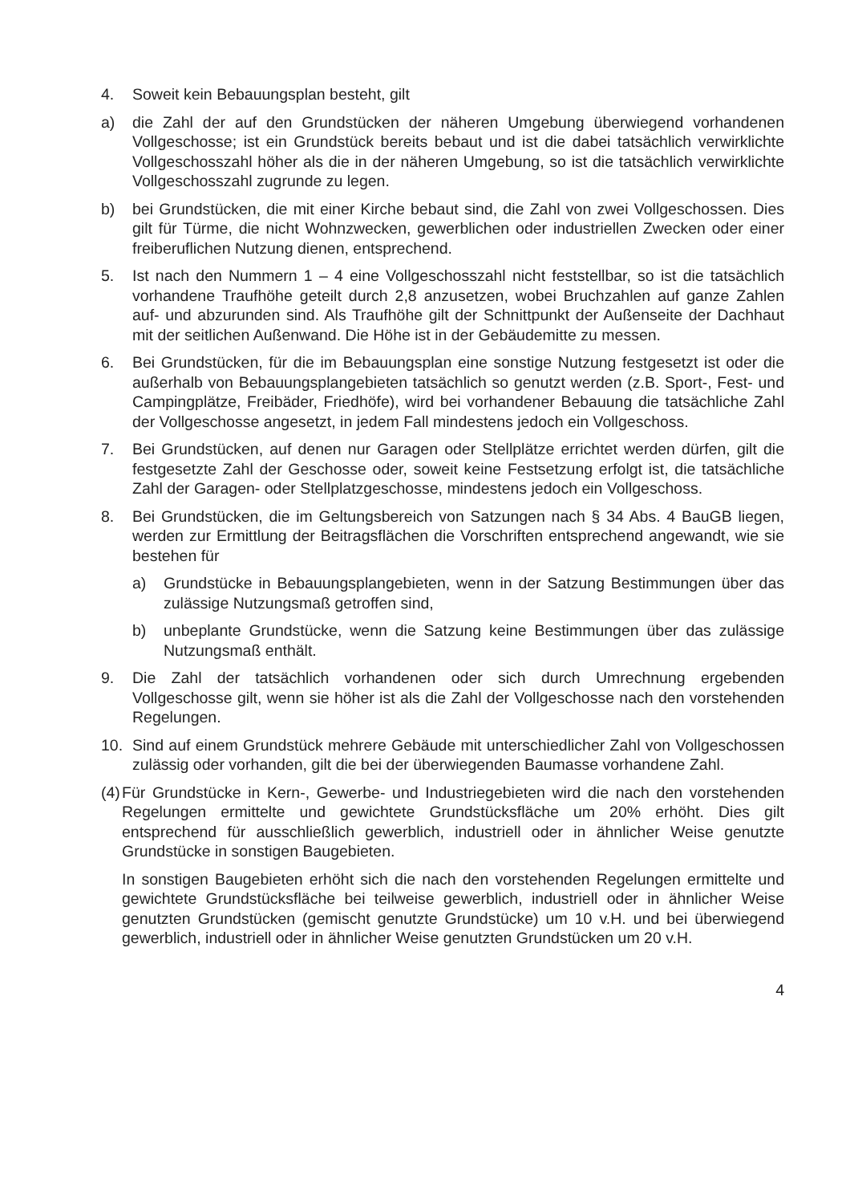4. Soweit kein Bebauungsplan besteht, gilt
a) die Zahl der auf den Grundstücken der näheren Umgebung überwiegend vorhandenen Vollgeschosse; ist ein Grundstück bereits bebaut und ist die dabei tatsächlich verwirklichte Vollgeschosszahl höher als die in der näheren Umgebung, so ist die tatsächlich verwirklichte Vollgeschosszahl zugrunde zu legen.
b) bei Grundstücken, die mit einer Kirche bebaut sind, die Zahl von zwei Vollgeschossen. Dies gilt für Türme, die nicht Wohnzwecken, gewerblichen oder industriellen Zwecken oder einer freiberuflichen Nutzung dienen, entsprechend.
5. Ist nach den Nummern 1 – 4 eine Vollgeschosszahl nicht feststellbar, so ist die tatsächlich vorhandene Traufhöhe geteilt durch 2,8 anzusetzen, wobei Bruchzahlen auf ganze Zahlen auf- und abzurunden sind. Als Traufhöhe gilt der Schnittpunkt der Außenseite der Dachhaut mit der seitlichen Außenwand. Die Höhe ist in der Gebäudemitte zu messen.
6. Bei Grundstücken, für die im Bebauungsplan eine sonstige Nutzung festgesetzt ist oder die außerhalb von Bebauungsplangebieten tatsächlich so genutzt werden (z.B. Sport-, Fest- und Campingplätze, Freibäder, Friedhöfe), wird bei vorhandener Bebauung die tatsächliche Zahl der Vollgeschosse angesetzt, in jedem Fall mindestens jedoch ein Vollgeschoss.
7. Bei Grundstücken, auf denen nur Garagen oder Stellplätze errichtet werden dürfen, gilt die festgesetzte Zahl der Geschosse oder, soweit keine Festsetzung erfolgt ist, die tatsächliche Zahl der Garagen- oder Stellplatzgeschosse, mindestens jedoch ein Vollgeschoss.
8. Bei Grundstücken, die im Geltungsbereich von Satzungen nach § 34 Abs. 4 BauGB liegen, werden zur Ermittlung der Beitragsflächen die Vorschriften entsprechend angewandt, wie sie bestehen für
a) Grundstücke in Bebauungsplangebieten, wenn in der Satzung Bestimmungen über das zulässige Nutzungsmaß getroffen sind,
b) unbeplante Grundstücke, wenn die Satzung keine Bestimmungen über das zulässige Nutzungsmaß enthält.
9. Die Zahl der tatsächlich vorhandenen oder sich durch Umrechnung ergebenden Vollgeschosse gilt, wenn sie höher ist als die Zahl der Vollgeschosse nach den vorstehenden Regelungen.
10. Sind auf einem Grundstück mehrere Gebäude mit unterschiedlicher Zahl von Vollgeschossen zulässig oder vorhanden, gilt die bei der überwiegenden Baumasse vorhandene Zahl.
(4)
Für Grundstücke in Kern-, Gewerbe- und Industriegebieten wird die nach den vorstehenden Regelungen ermittelte und gewichtete Grundstücksfläche um 20% erhöht. Dies gilt entsprechend für ausschließlich gewerblich, industriell oder in ähnlicher Weise genutzte Grundstücke in sonstigen Baugebieten.
In sonstigen Baugebieten erhöht sich die nach den vorstehenden Regelungen ermittelte und gewichtete Grundstücksfläche bei teilweise gewerblich, industriell oder in ähnlicher Weise genutzten Grundstücken (gemischt genutzte Grundstücke) um 10 v.H. und bei überwiegend gewerblich, industriell oder in ähnlicher Weise genutzten Grundstücken um 20 v.H.
4